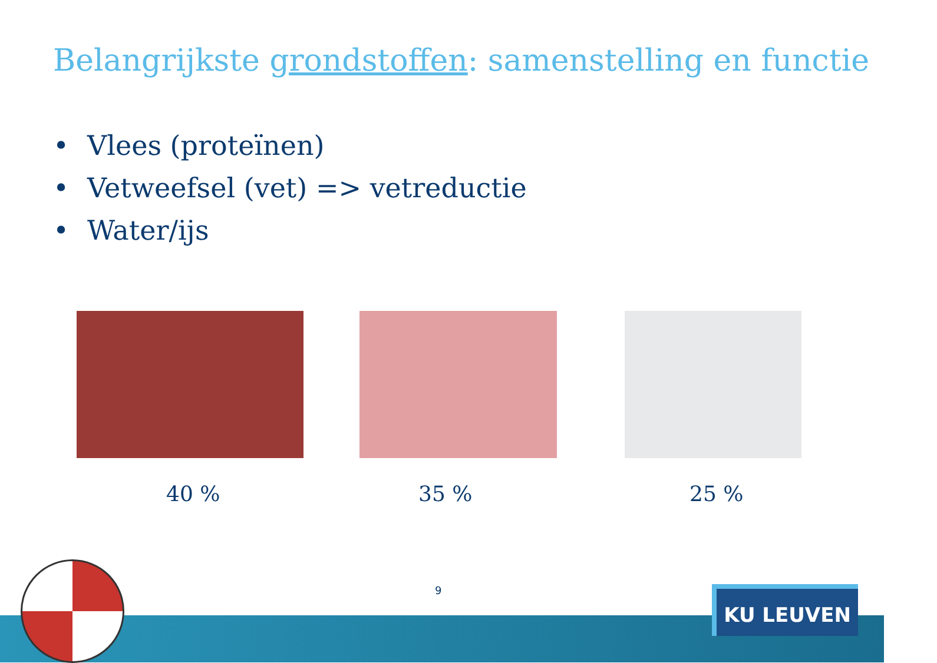Belangrijkste grondstoffen: samenstelling en functie
• Vlees (proteïnen)
• Vetweefsel (vet) => vetreductie
• Water/ijs
40 % 35 % 25 %
9 KU LEUVEN